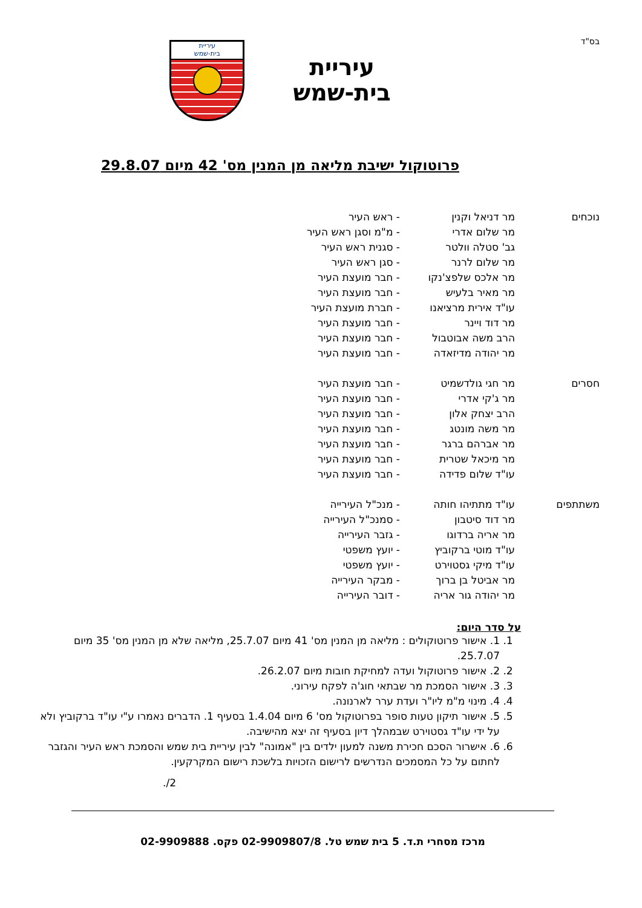בס"ד
עיריית
בית-שמש
עיריית
בית-שמש
פרוטוקול ישיבת מליאה מן המנין מס' 42 מיום 29.8.07
| נוכחים | מר דניאל וקנין | - ראש העיר |
| | מר שלום אדרי | - מ"מ וסגן ראש העיר |
| | גב' סטלה וולטר | - סגנית ראש העיר |
| | מר שלום לרנר | - סגן ראש העיר |
| | מר אלכס שלפצ'נקו | - חבר מועצת העיר |
| | מר מאיר בלעיש | - חבר מועצת העיר |
| | עו"ד אירית מרציאנו | - חברת מועצת העיר |
| | מר דוד ויינר | - חבר מועצת העיר |
| | הרב משה אבוטבול | - חבר מועצת העיר |
| | מר יהודה מדיזאדה | - חבר מועצת העיר |
| חסרים | מר חגי גולדשמיט | - חבר מועצת העיר |
| | מר ג'קי אדרי | - חבר מועצת העיר |
| | הרב יצחק אלון | - חבר מועצת העיר |
| | מר משה מונטג | - חבר מועצת העיר |
| | מר אברהם ברגר | - חבר מועצת העיר |
| | מר מיכאל שטרית | - חבר מועצת העיר |
| | עו"ד שלום פדידה | - חבר מועצת העיר |
| משתתפים | עו"ד מתתיהו חותה | - מנכ"ל העירייה |
| | מר דוד סיטבון | - סמנכ"ל העירייה |
| | מר אריה ברדוגו | - גזבר העירייה |
| | עו"ד מוטי ברקוביץ | - יועץ משפטי |
| | עו"ד מיקי גסטוירט | - יועץ משפטי |
| | מר אביטל בן ברוך | - מבקר העירייה |
| | מר יהודה גור אריה | - דובר העירייה |
על סדר היום:
1. 1. אישור פרוטוקולים : מליאה מן המנין מס' 41 מיום 25.7.07, מליאה שלא מן המנין מס' 35 מיום 25.7.07.
2. 2. אישור פרוטוקול ועדה למחיקת חובות מיום 26.2.07.
3. 3. אישור הסמכת מר שבתאי חוג'ה לפקח עירוני.
4. 4. מינוי מ"מ ליו"ר ועדת ערר לארנונה.
5. 5. אישור תיקון טעות סופר בפרוטוקול מס' 6 מיום 1.4.04 בסעיף 1. הדברים נאמרו ע"י עו"ד ברקוביץ ולא על ידי עו"ד גסטוירט שבמהלך דיון בסעיף זה יצא מהישיבה.
6. 6. אישרור הסכם חכירת משנה למעון ילדים בין "אמונה" לבין עיריית בית שמש והסמכת ראש העיר והגזבר לחתום על כל המסמכים הנדרשים לרישום הזכויות בלשכת רישום המקרקעין.
2/.
מרכז מסחרי ת.ד. 5 בית שמש טל. 02-9909807/8 פקס. 02-9909888